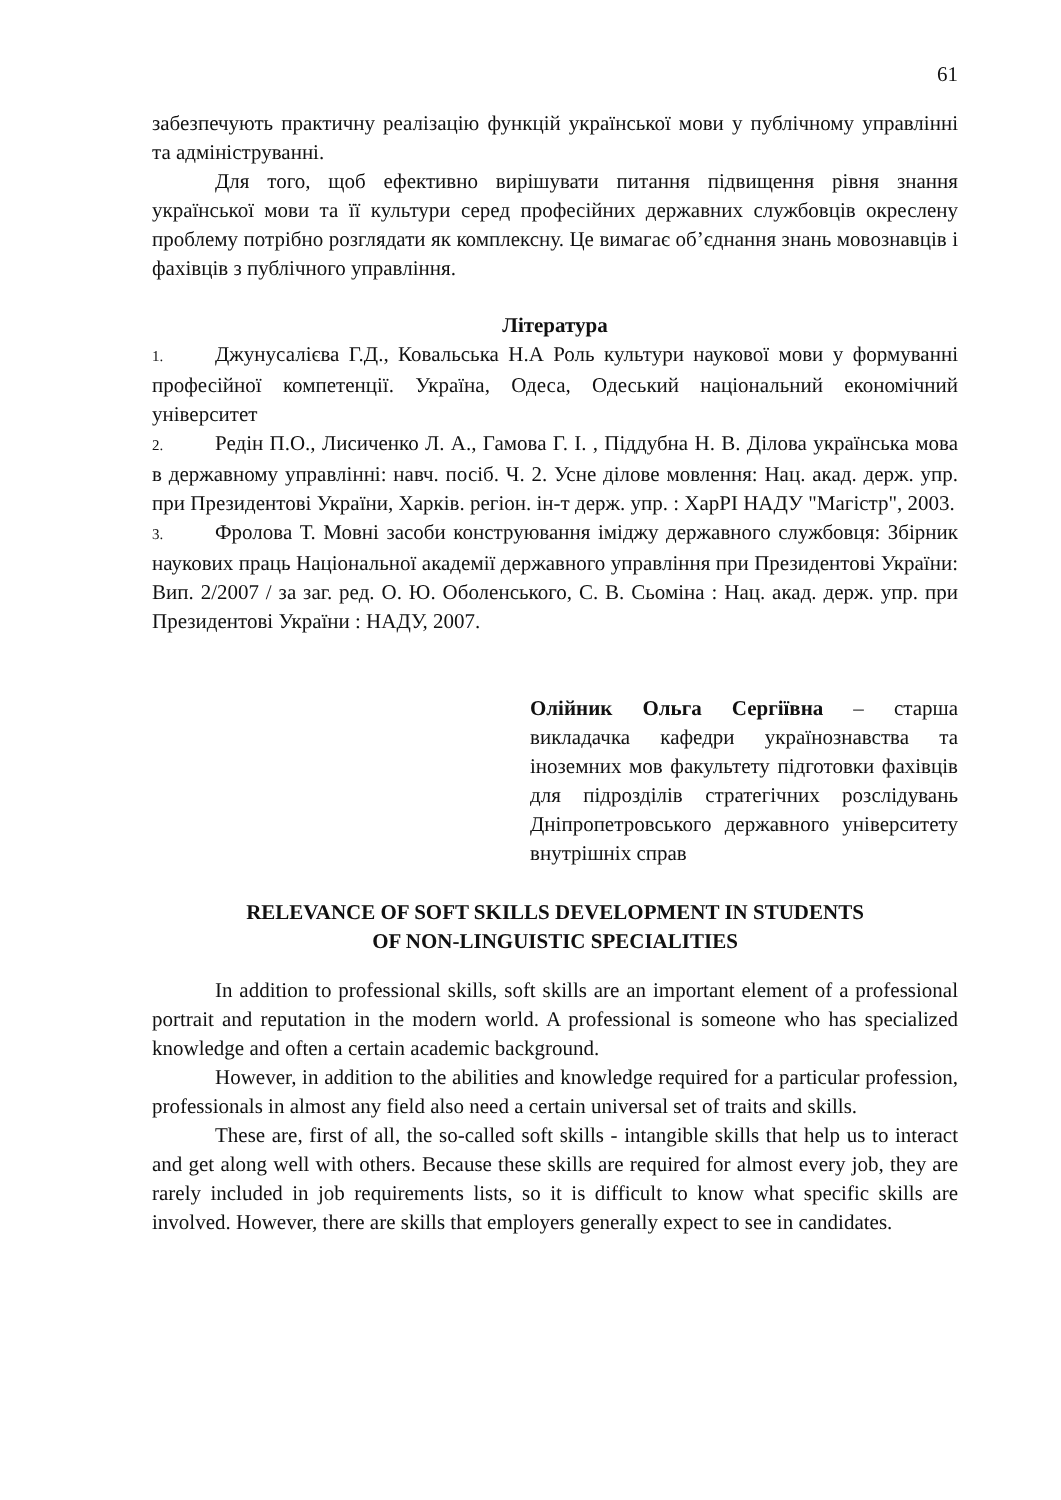61
забезпечують практичну реалізацію функцій української мови у публічному управлінні та адмініструванні.
Для того, щоб ефективно вирішувати питання підвищення рівня знання української мови та її культури серед професійних державних службовців окреслену проблему потрібно розглядати як комплексну. Це вимагає об’єднання знань мовознавців і фахівців з публічного управління.
Література
1. Джунусалієва Г.Д., Ковальська Н.А Роль культури наукової мови у формуванні професійної компетенції. Україна, Одеса, Одеський національний економічний університет
2. Редін П.О., Лисиченко Л. А., Гамова Г. І. , Піддубна Н. В. Ділова українська мова в державному управлінні: навч. посіб. Ч. 2. Усне ділове мовлення: Нац. акад. держ. упр. при Президентові України, Харків. регіон. ін-т держ. упр. : ХарРІ НАДУ "Магістр", 2003.
3. Фролова Т. Мовні засоби конструювання іміджу державного службовця: Збірник наукових праць Національної академії державного управління при Президентові України: Вип. 2/2007 / за заг. ред. О. Ю. Оболенського, С. В. Сьоміна : Нац. акад. держ. упр. при Президентові України : НАДУ, 2007.
Олійник Ольга Сергіївна – старша викладачка кафедри українознавства та іноземних мов факультету підготовки фахівців для підрозділів стратегічних розслідувань Дніпропетровського державного університету внутрішніх справ
RELEVANCE OF SOFT SKILLS DEVELOPMENT IN STUDENTS
OF NON-LINGUISTIC SPECIALITIES
In addition to professional skills, soft skills are an important element of a professional portrait and reputation in the modern world. A professional is someone who has specialized knowledge and often a certain academic background.
However, in addition to the abilities and knowledge required for a particular profession, professionals in almost any field also need a certain universal set of traits and skills.
These are, first of all, the so-called soft skills - intangible skills that help us to interact and get along well with others. Because these skills are required for almost every job, they are rarely included in job requirements lists, so it is difficult to know what specific skills are involved. However, there are skills that employers generally expect to see in candidates.